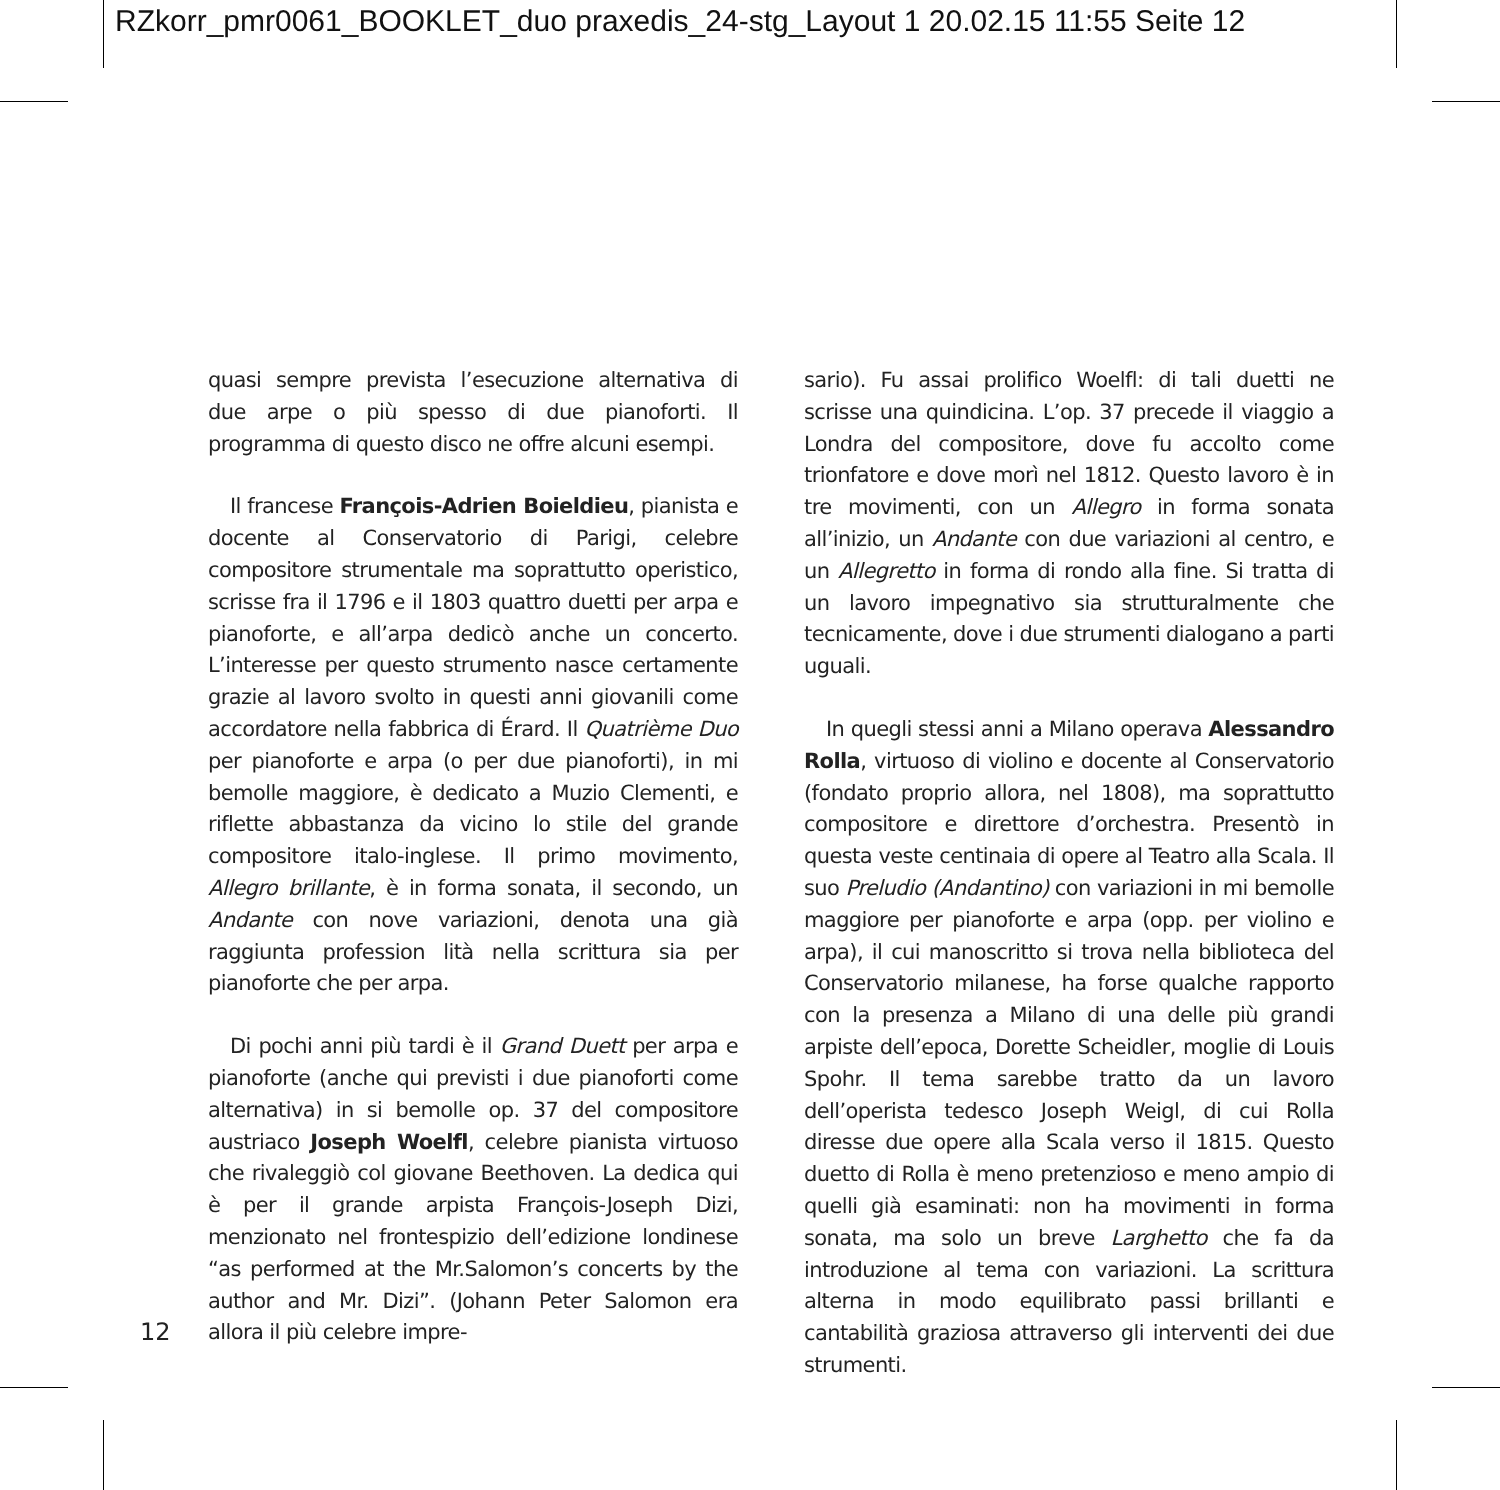RZkorr_pmr0061_BOOKLET_duo praxedis_24-stg_Layout 1 20.02.15 11:55 Seite 12
quasi sempre prevista l’esecuzione alternativa di due arpe o più spesso di due pianoforti. Il programma di questo disco ne offre alcuni esempi.
Il francese François-Adrien Boieldieu, pianista e docente al Conservatorio di Parigi, celebre compositore strumentale ma soprattutto operistico, scrisse fra il 1796 e il 1803 quattro duetti per arpa e pianoforte, e all’arpa dedicò anche un concerto. L’interesse per questo strumento nasce certamente grazie al lavoro svolto in questi anni giovanili come accordatore nella fabbrica di Érard. Il Quatrième Duo per pianoforte e arpa (o per due pianoforti), in mi bemolle maggiore, è dedicato a Muzio Clementi, e riflette abbastanza da vicino lo stile del grande compositore italo-inglese. Il primo movimento, Allegro brillante, è in forma sonata, il secondo, un Andante con nove variazioni, denota una già raggiunta profession lità nella scrittura sia per pianoforte che per arpa.
Di pochi anni più tardi è il Grand Duett per arpa e pianoforte (anche qui previsti i due pianoforti come alternativa) in si bemolle op. 37 del compositore austriaco Joseph Woelfl, celebre pianista virtuoso che rivaleggiò col giovane Beethoven. La dedica qui è per il grande arpista François-Joseph Dizi, menzionato nel frontespizio dell’edizione londinese “as performed at the Mr.Salomon’s concerts by the author and Mr. Dizi”. (Johann Peter Salomon era allora il più celebre impre-
sario). Fu assai prolifico Woelfl: di tali duetti ne scrisse una quindicina. L’op. 37 precede il viaggio a Londra del compositore, dove fu accolto come trionfatore e dove morì nel 1812. Questo lavoro è in tre movimenti, con un Allegro in forma sonata all’inizio, un Andante con due variazioni al centro, e un Allegretto in forma di rondo alla fine. Si tratta di un lavoro impegnativo sia strutturalmente che tecnicamente, dove i due strumenti dialogano a parti uguali.
In quegli stessi anni a Milano operava Alessandro Rolla, virtuoso di violino e docente al Conservatorio (fondato proprio allora, nel 1808), ma soprattutto compositore e direttore d’orchestra. Presentò in questa veste centinaia di opere al Teatro alla Scala. Il suo Preludio (Andantino) con variazioni in mi bemolle maggiore per pianoforte e arpa (opp. per violino e arpa), il cui manoscritto si trova nella biblioteca del Conservatorio milanese, ha forse qualche rapporto con la presenza a Milano di una delle più grandi arpiste dell’epoca, Dorette Scheidler, moglie di Louis Spohr. Il tema sarebbe tratto da un lavoro dell’operista tedesco Joseph Weigl, di cui Rolla diresse due opere alla Scala verso il 1815. Questo duetto di Rolla è meno pretenzioso e meno ampio di quelli già esaminati: non ha movimenti in forma sonata, ma solo un breve Larghetto che fa da introduzione al tema con variazioni. La scrittura alterna in modo equilibrato passi brillanti e cantabilità graziosa attraverso gli interventi dei due strumenti.
12